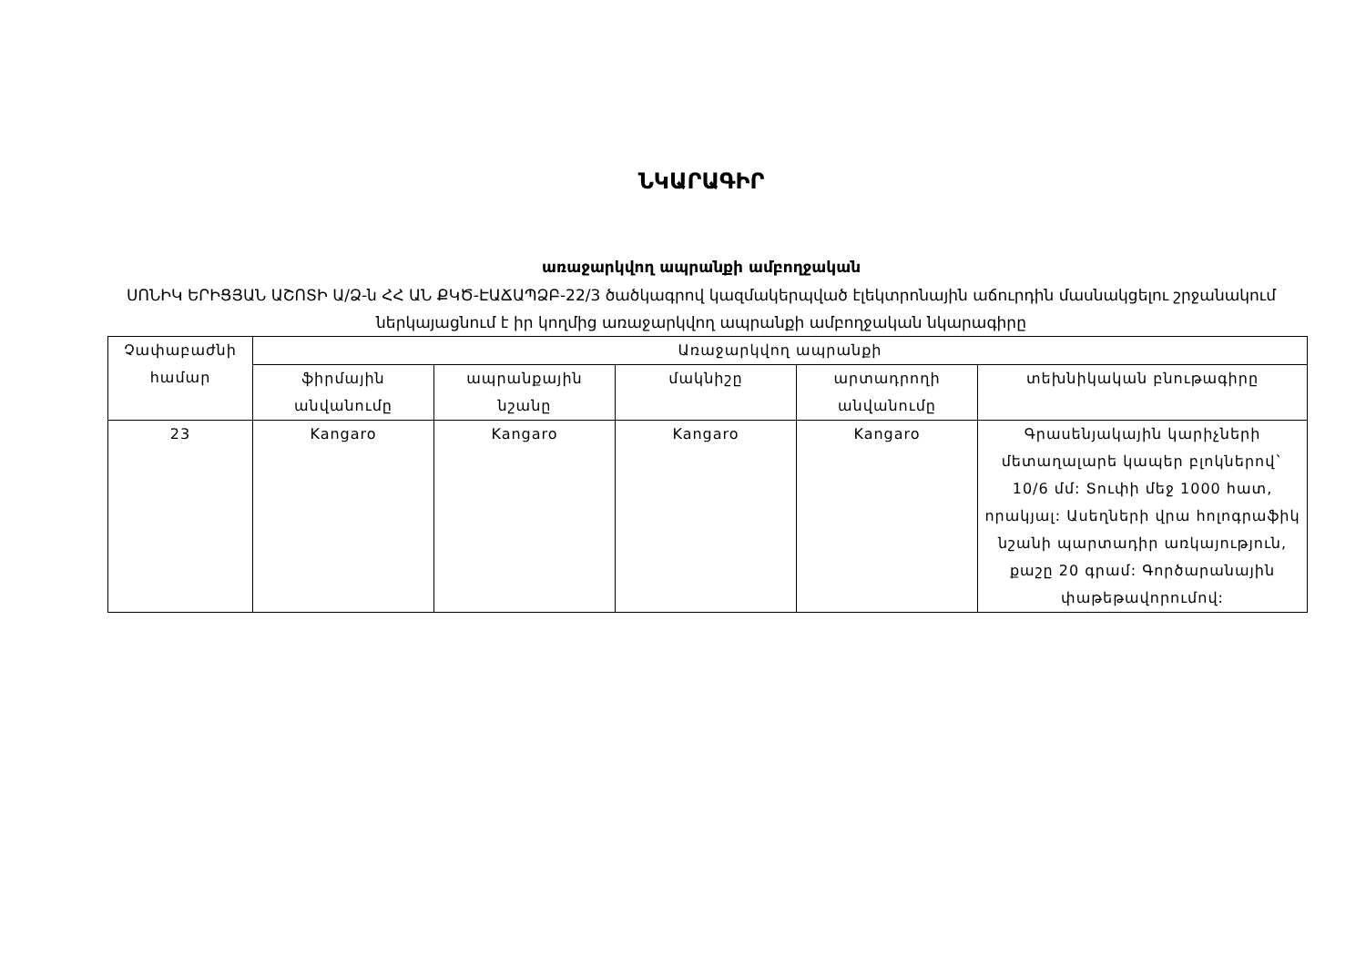ՆԿԱՐԱԳԻՐ
առաջարկվող ապրանքի ամբողջական
ՍՈՆԻԿ ԵՐԻՑՅԱՆ ԱՇՈՏԻ Ա/Ձ-ն ՀՀ ԱՆ ՔԿԾ-ԷԱՃԱՊՁԲ-22/3 ծածկագրով կազմակերպված էլեկտրոնային աճուրդին մասնակցելու շրջանակում ներկայացնում է իր կողմից առաջարկվող ապրանքի ամբողջական նկարագիրը
| Չափաբաժնի համար | Առաջարկվող ապրանքի | | | | |
| --- | --- | --- | --- | --- | --- |
| | ֆիրմային անվանումը | ապրանքային նշանը | մակնիշը | արտադրողի անվանումը | տեխնիկական բնութագիրը |
| 23 | Kangaro | Kangaro | Kangaro | Kangaro | Գրասենյակային կարիչների մետաղալարե կապեր բլոկներով` 10/6 մմ: Տուփի մեջ 1000 հատ, որակյալ: Ասեղների վրա հոլոգրաֆիկ նշանի պարտադիր առկայություն, քաշը 20 գրամ: Գործարանային փաթեթավորումով: |